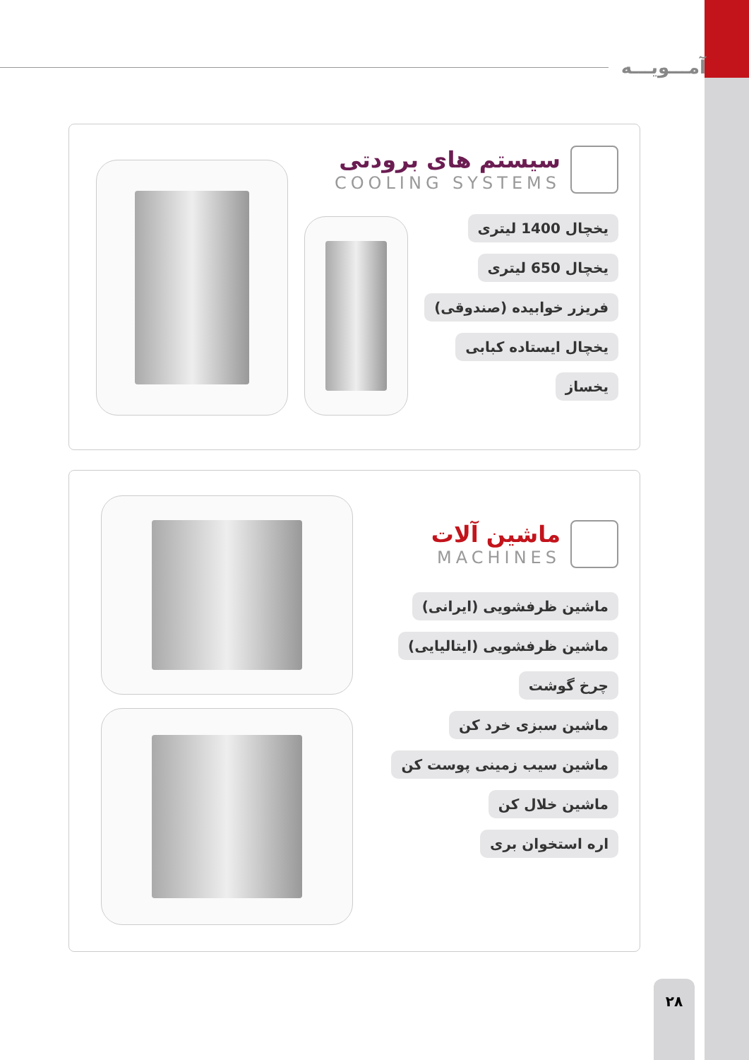آمـــویـــه
سیستم های برودتی
COOLING SYSTEMS
یخچال 1400 لیتری
یخچال 650 لیتری
فریزر خوابیده (صندوقی)
یخچال ایستاده کبابی
یخساز
ماشین آلات
MACHINES
ماشین ظرفشویی (ایرانی)
ماشین ظرفشویی (ایتالیایی)
چرخ گوشت
ماشین سبزی خرد کن
ماشین سیب زمینی پوست کن
ماشین خلال کن
اره استخوان بری
۲۸